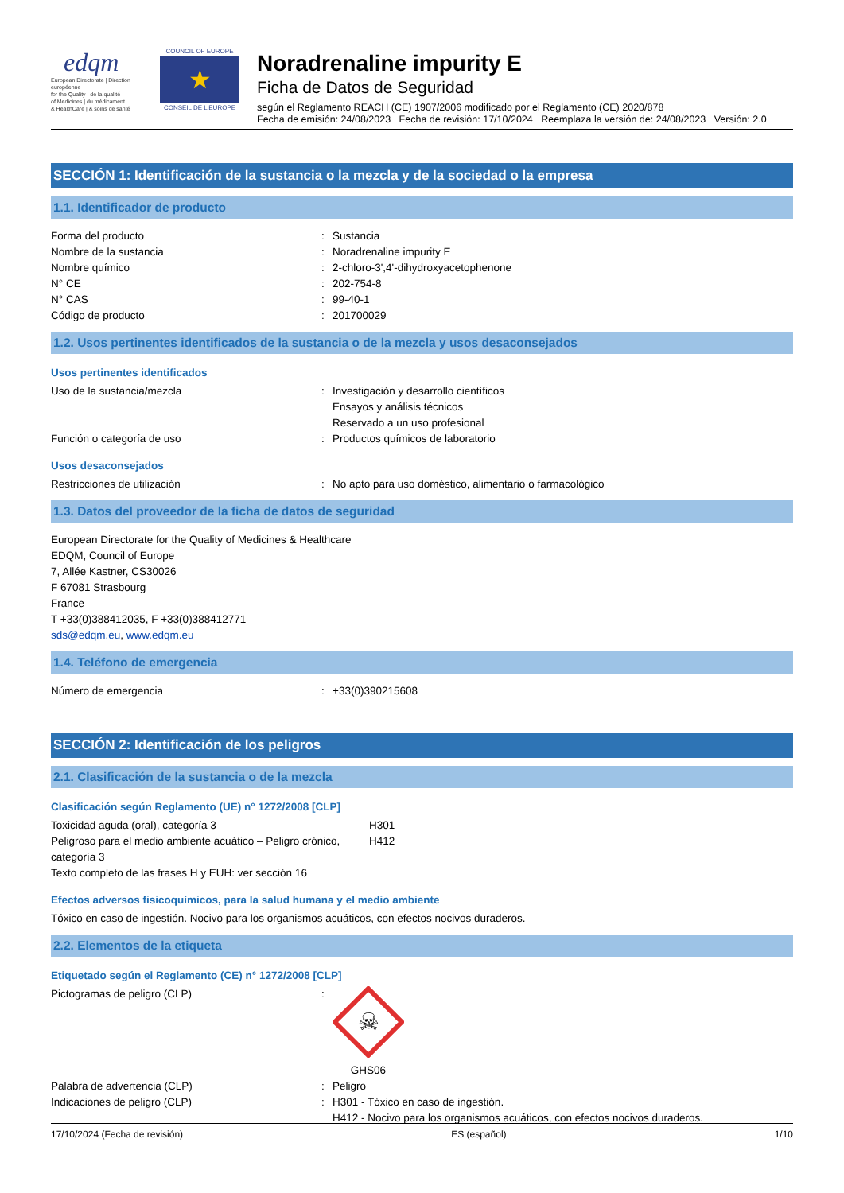edqm
European Directorate | Direction européenne
for the Quality | de la qualité
of Medicines | du médicament
& HealthCare | & soins de santé
COUNCIL OF EUROPE
★
CONSEIL DE L'EUROPE
Noradrenaline impurity E
Ficha de Datos de Seguridad
según el Reglamento REACH (CE) 1907/2006 modificado por el Reglamento (CE) 2020/878
Fecha de emisión: 24/08/2023 Fecha de revisión: 17/10/2024 Reemplaza la versión de: 24/08/2023 Versión: 2.0
SECCIÓN 1: Identificación de la sustancia o la mezcla y de la sociedad o la empresa
1.1. Identificador de producto
Forma del producto : Sustancia
Nombre de la sustancia : Noradrenaline impurity E
Nombre químico : 2-chloro-3',4'-dihydroxyacetophenone
N° CE : 202-754-8
N° CAS : 99-40-1
Código de producto : 201700029
1.2. Usos pertinentes identificados de la sustancia o de la mezcla y usos desaconsejados
Usos pertinentes identificados
Uso de la sustancia/mezcla : Investigación y desarrollo científicos
Ensayos y análisis técnicos
Reservado a un uso profesional
Función o categoría de uso : Productos químicos de laboratorio
Usos desaconsejados
Restricciones de utilización : No apto para uso doméstico, alimentario o farmacológico
1.3. Datos del proveedor de la ficha de datos de seguridad
European Directorate for the Quality of Medicines & Healthcare
EDQM, Council of Europe
7, Allée Kastner, CS30026
F 67081 Strasbourg
France
T +33(0)388412035, F +33(0)388412771
sds@edqm.eu, www.edqm.eu
1.4. Teléfono de emergencia
Número de emergencia : +33(0)390215608
SECCIÓN 2: Identificación de los peligros
2.1. Clasificación de la sustancia o de la mezcla
Clasificación según Reglamento (UE) n° 1272/2008 [CLP]
Toxicidad aguda (oral), categoría 3 H301
Peligroso para el medio ambiente acuático – Peligro crónico, categoría 3
H412
Texto completo de las frases H y EUH: ver sección 16
Efectos adversos fisicoquímicos, para la salud humana y el medio ambiente
Tóxico en caso de ingestión. Nocivo para los organismos acuáticos, con efectos nocivos duraderos.
2.2. Elementos de la etiqueta
Etiquetado según el Reglamento (CE) n° 1272/2008 [CLP]
Pictogramas de peligro (CLP) :
☠
GHS06
Palabra de advertencia (CLP) : Peligro
Indicaciones de peligro (CLP) : H301 - Tóxico en caso de ingestión.
H412 - Nocivo para los organismos acuáticos, con efectos nocivos duraderos.
17/10/2024 (Fecha de revisión) ES (español) 1/10